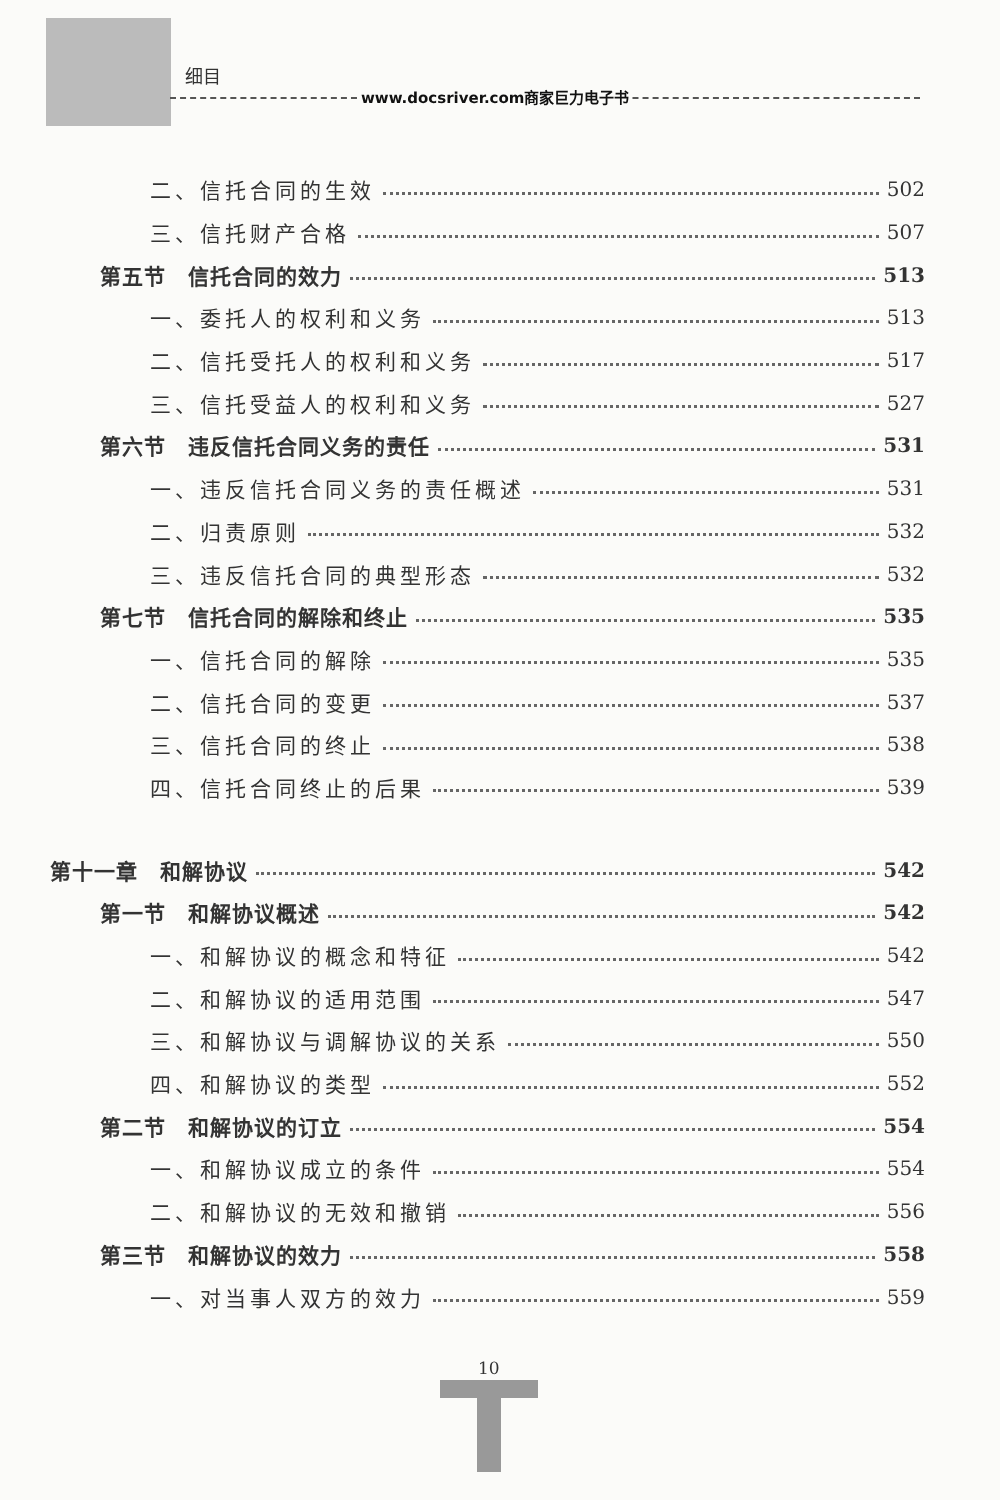细目
www.docsriver.com商家巨力电子书
二、信托合同的生效 502
三、信托财产合格 507
第五节　信托合同的效力 513
一、委托人的权利和义务 513
二、信托受托人的权利和义务 517
三、信托受益人的权利和义务 527
第六节　违反信托合同义务的责任 531
一、违反信托合同义务的责任概述 531
二、归责原则 532
三、违反信托合同的典型形态 532
第七节　信托合同的解除和终止 535
一、信托合同的解除 535
二、信托合同的变更 537
三、信托合同的终止 538
四、信托合同终止的后果 539
第十一章　和解协议 542
第一节　和解协议概述 542
一、和解协议的概念和特征 542
二、和解协议的适用范围 547
三、和解协议与调解协议的关系 550
四、和解协议的类型 552
第二节　和解协议的订立 554
一、和解协议成立的条件 554
二、和解协议的无效和撤销 556
第三节　和解协议的效力 558
一、对当事人双方的效力 559
10